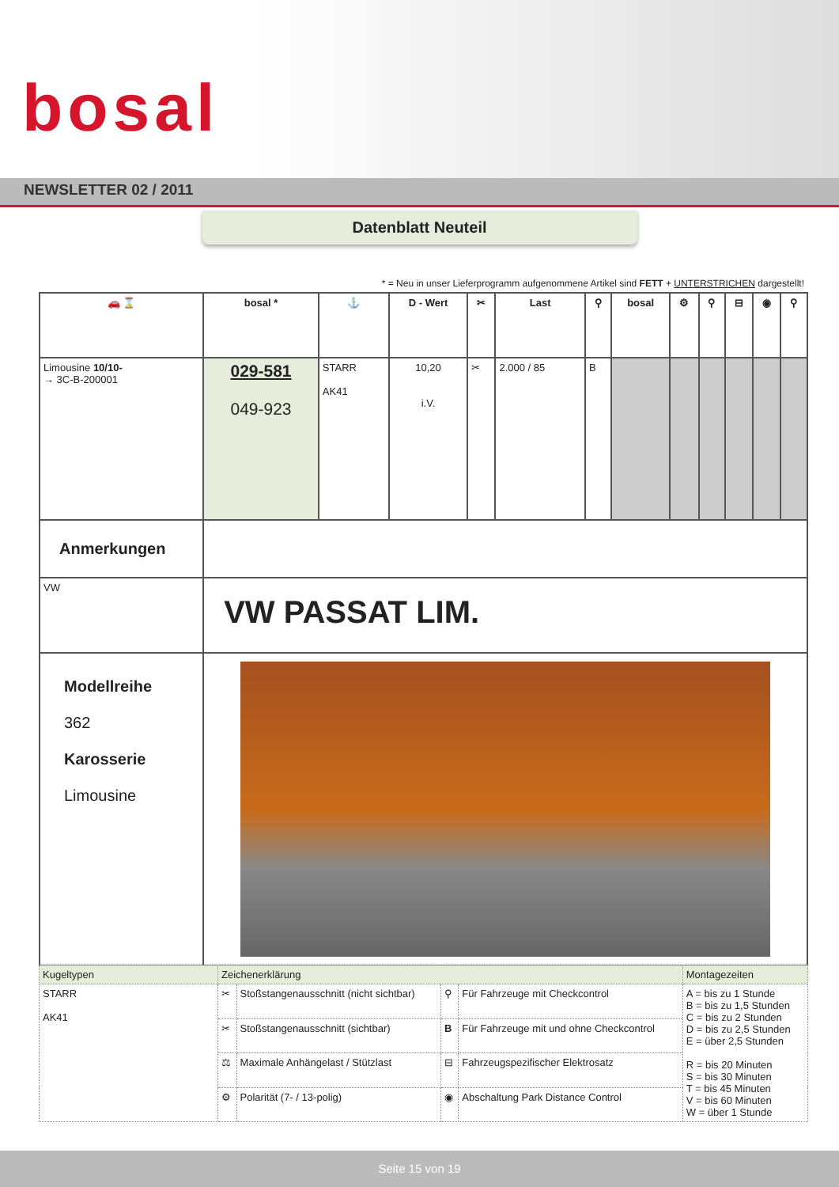bosal
NEWSLETTER 02 / 2011
Datenblatt Neuteil
* = Neu in unser Lieferprogramm aufgenommene Artikel sind FETT + UNTERSTRICHEN dargestellt!
| 🚗 ⌛ | bosal * | ⚓ | D - Wert | ✂ | Last | ⚲ | bosal | ⚙ | ⚲ | ⊟ | ◉ | ⚲ |
| --- | --- | --- | --- | --- | --- | --- | --- | --- | --- | --- | --- | --- |
| Limousine 10/10- → 3C-B-200001 | 029-581 049-923 | STARR AK41 | 10,20 i.V. | ✂ | 2.000 / 85 | B | | | | | | |
| Anmerkungen | | | | | | | | | | | | |
| VW | VW PASSAT LIM. | | | | | | | | | | | |
| Modellreihe 362 Karosserie Limousine | | | | | | | | | | | | |
| Kugeltypen | Zeichenerklärung | | | | Montagezeiten |
| STARR AK41 | ✂ | Stoßstangenausschnitt (nicht sichtbar) | ⚲ | Für Fahrzeuge mit Checkcontrol | A = bis zu 1 Stunde B = bis zu 1,5 Stunden C = bis zu 2 Stunden D = bis zu 2,5 Stunden E = über 2,5 Stunden R = bis 20 Minuten S = bis 30 Minuten T = bis 45 Minuten V = bis 60 Minuten W = über 1 Stunde |
| | ✂ | Stoßstangenausschnitt (sichtbar) | B | Für Fahrzeuge mit und ohne Checkcontrol | |
| | ⚖ | Maximale Anhängelast / Stützlast | ⊟ | Fahrzeugspezifischer Elektrosatz | |
| | ⚙ | Polarität (7- / 13-polig) | ◉ | Abschaltung Park Distance Control | |
Seite 15 von 19